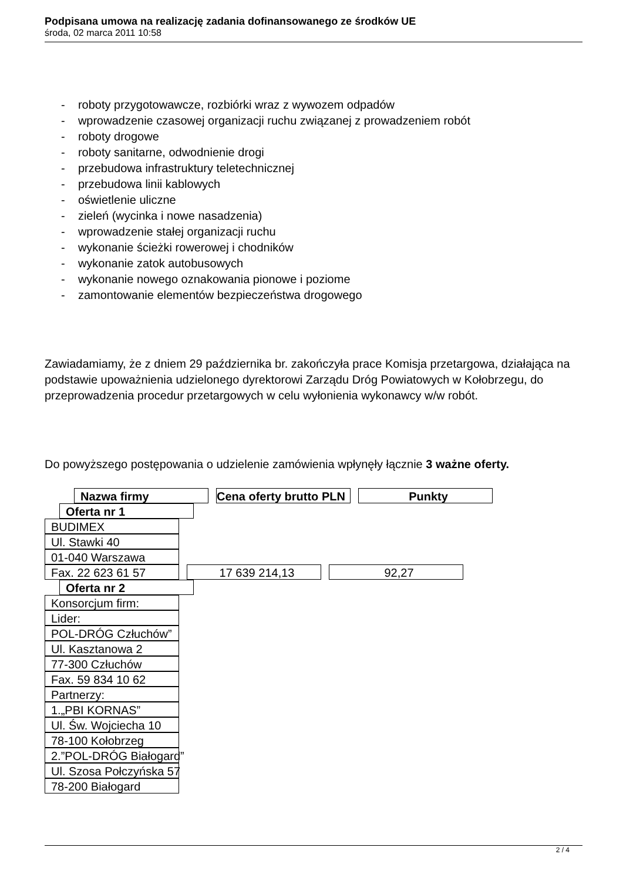Podpisana umowa na realizację zadania dofinansowanego ze środków UE
środa, 02 marca 2011 10:58
- roboty przygotowawcze, rozbiórki wraz z wywozem odpadów
- wprowadzenie czasowej organizacji ruchu związanej z prowadzeniem robót
- roboty drogowe
- roboty sanitarne, odwodnienie drogi
- przebudowa infrastruktury teletechnicznej
- przebudowa linii kablowych
- oświetlenie uliczne
- zieleń (wycinka i nowe nasadzenia)
- wprowadzenie stałej organizacji ruchu
- wykonanie ścieżki rowerowej i chodników
- wykonanie zatok autobusowych
- wykonanie nowego oznakowania pionowe i poziome
- zamontowanie elementów bezpieczeństwa drogowego
Zawiadamiamy, że z dniem 29 października br. zakończyła prace Komisja przetargowa, działająca na podstawie upoważnienia udzielonego dyrektorowi Zarządu Dróg Powiatowych w Kołobrzegu, do przeprowadzenia procedur przetargowych w celu wyłonienia wykonawcy w/w robót.
Do powyższego postępowania o udzielenie zamówienia wpłynęły łącznie 3 ważne oferty.
Nazwa firmy Cena oferty brutto PLN Punkty
Oferta nr 1
BUDIMEX
Ul. Stawki 40
01-040 Warszawa
Fax. 22 623 61 57 17 639 214,13 92,27
Oferta nr 2
Konsorcjum firm:
Lider:
POL-DRÓG Człuchów”
Ul. Kasztanowa 2
77-300 Człuchów
Fax. 59 834 10 62
Partnerzy:
1.„PBI KORNAS”
Ul. Św. Wojciecha 10
78-100 Kołobrzeg
2.”POL-DRÓG Białogard”
Ul. Szosa Połczyńska 57
78-200 Białogard
2 / 4